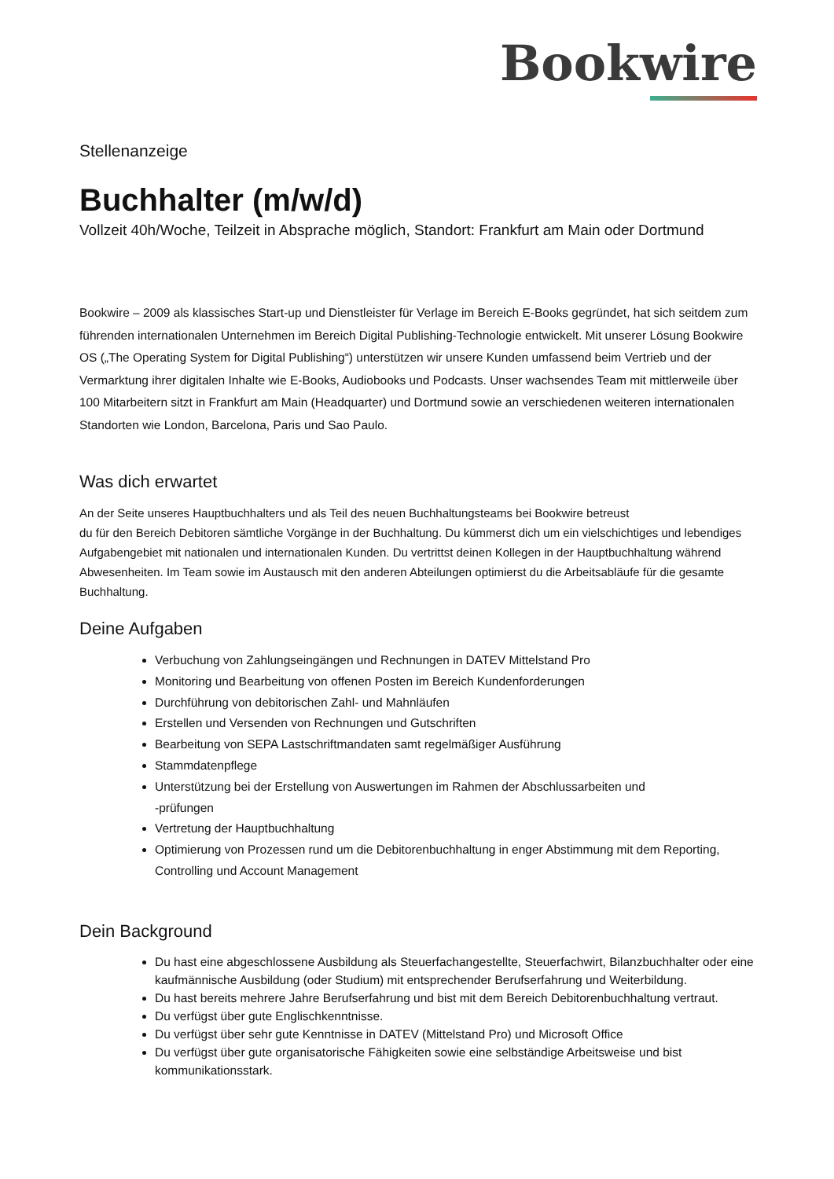Bookwire
Stellenanzeige
Buchhalter (m/w/d)
Vollzeit 40h/Woche, Teilzeit in Absprache möglich, Standort: Frankfurt am Main oder Dortmund
Bookwire – 2009 als klassisches Start-up und Dienstleister für Verlage im Bereich E-Books gegründet, hat sich seitdem zum führenden internationalen Unternehmen im Bereich Digital Publishing-Technologie entwickelt. Mit unserer Lösung Bookwire OS („The Operating System for Digital Publishing“) unterstützen wir unsere Kunden umfassend beim Vertrieb und der Vermarktung ihrer digitalen Inhalte wie E-Books, Audiobooks und Podcasts. Unser wachsendes Team mit mittlerweile über 100 Mitarbeitern sitzt in Frankfurt am Main (Headquarter) und Dortmund sowie an verschiedenen weiteren internationalen Standorten wie London, Barcelona, Paris und Sao Paulo.
Was dich erwartet
An der Seite unseres Hauptbuchhalters und als Teil des neuen Buchhaltungsteams bei Bookwire betreust
du für den Bereich Debitoren sämtliche Vorgänge in der Buchhaltung. Du kümmerst dich um ein vielschichtiges und lebendiges Aufgabengebiet mit nationalen und internationalen Kunden. Du vertrittst deinen Kollegen in der Hauptbuchhaltung während Abwesenheiten. Im Team sowie im Austausch mit den anderen Abteilungen optimierst du die Arbeitsabläufe für die gesamte Buchhaltung.
Deine Aufgaben
Verbuchung von Zahlungseingängen und Rechnungen in DATEV Mittelstand Pro
Monitoring und Bearbeitung von offenen Posten im Bereich Kundenforderungen
Durchführung von debitorischen Zahl- und Mahnläufen
Erstellen und Versenden von Rechnungen und Gutschriften
Bearbeitung von SEPA Lastschriftmandaten samt regelmäßiger Ausführung
Stammdatenpflege
Unterstützung bei der Erstellung von Auswertungen im Rahmen der Abschlussarbeiten und
-prüfungen
Vertretung der Hauptbuchhaltung
Optimierung von Prozessen rund um die Debitorenbuchhaltung in enger Abstimmung mit dem Reporting, Controlling und Account Management
Dein Background
Du hast eine abgeschlossene Ausbildung als Steuerfachangestellte, Steuerfachwirt, Bilanzbuchhalter oder eine kaufmännische Ausbildung (oder Studium) mit entsprechender Berufserfahrung und Weiterbildung.
Du hast bereits mehrere Jahre Berufserfahrung und bist mit dem Bereich Debitorenbuchhaltung vertraut.
Du verfügst über gute Englischkenntnisse.
Du verfügst über sehr gute Kenntnisse in DATEV (Mittelstand Pro) und Microsoft Office
Du verfügst über gute organisatorische Fähigkeiten sowie eine selbständige Arbeitsweise und bist kommunikationsstark.